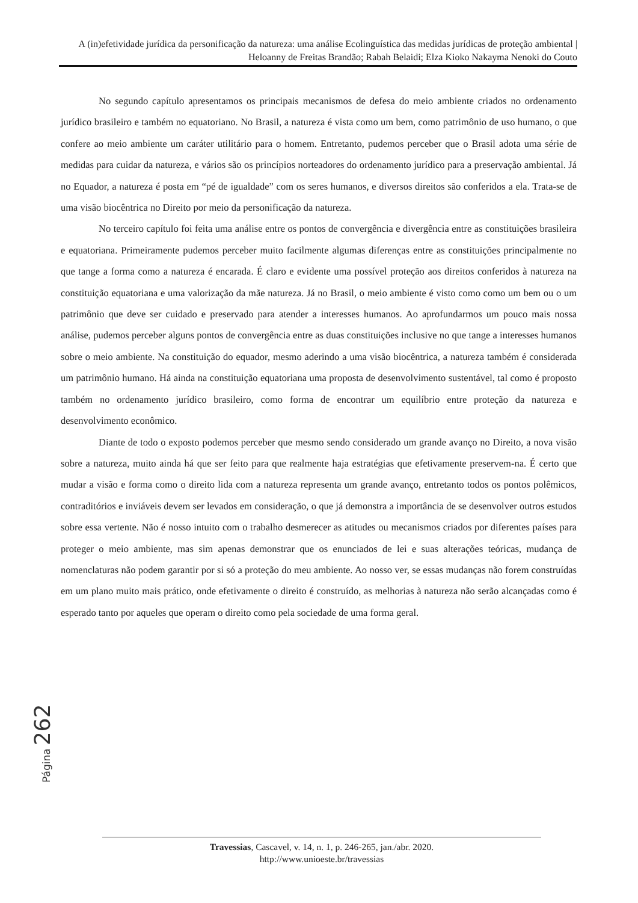A (in)efetividade jurídica da personificação da natureza: uma análise Ecolinguística das medidas jurídicas de proteção ambiental | Heloanny de Freitas Brandão; Rabah Belaidi; Elza Kioko Nakayma Nenoki do Couto
No segundo capítulo apresentamos os principais mecanismos de defesa do meio ambiente criados no ordenamento jurídico brasileiro e também no equatoriano. No Brasil, a natureza é vista como um bem, como patrimônio de uso humano, o que confere ao meio ambiente um caráter utilitário para o homem. Entretanto, pudemos perceber que o Brasil adota uma série de medidas para cuidar da natureza, e vários são os princípios norteadores do ordenamento jurídico para a preservação ambiental. Já no Equador, a natureza é posta em “pé de igualdade” com os seres humanos, e diversos direitos são conferidos a ela. Trata-se de uma visão biocêntrica no Direito por meio da personificação da natureza.
No terceiro capítulo foi feita uma análise entre os pontos de convergência e divergência entre as constituições brasileira e equatoriana. Primeiramente pudemos perceber muito facilmente algumas diferenças entre as constituições principalmente no que tange a forma como a natureza é encarada. É claro e evidente uma possível proteção aos direitos conferidos à natureza na constituição equatoriana e uma valorização da mãe natureza. Já no Brasil, o meio ambiente é visto como como um bem ou o um patrimônio que deve ser cuidado e preservado para atender a interesses humanos. Ao aprofundarmos um pouco mais nossa análise, pudemos perceber alguns pontos de convergência entre as duas constituições inclusive no que tange a interesses humanos sobre o meio ambiente. Na constituição do equador, mesmo aderindo a uma visão biocêntrica, a natureza também é considerada um patrimônio humano. Há ainda na constituição equatoriana uma proposta de desenvolvimento sustentável, tal como é proposto também no ordenamento jurídico brasileiro, como forma de encontrar um equilíbrio entre proteção da natureza e desenvolvimento econômico.
Diante de todo o exposto podemos perceber que mesmo sendo considerado um grande avanço no Direito, a nova visão sobre a natureza, muito ainda há que ser feito para que realmente haja estratégias que efetivamente preservem-na. É certo que mudar a visão e forma como o direito lida com a natureza representa um grande avanço, entretanto todos os pontos polêmicos, contraditórios e inviáveis devem ser levados em consideração, o que já demonstra a importância de se desenvolver outros estudos sobre essa vertente. Não é nosso intuito com o trabalho desmerecer as atitudes ou mecanismos criados por diferentes países para proteger o meio ambiente, mas sim apenas demonstrar que os enunciados de lei e suas alterações teóricas, mudança de nomenclaturas não podem garantir por si só a proteção do meu ambiente. Ao nosso ver, se essas mudanças não forem construídas em um plano muito mais prático, onde efetivamente o direito é construído, as melhorias à natureza não serão alcançadas como é esperado tanto por aqueles que operam o direito como pela sociedade de uma forma geral.
Página 262
Travessias, Cascavel, v. 14, n. 1, p. 246-265, jan./abr. 2020.
http://www.unioeste.br/travessias